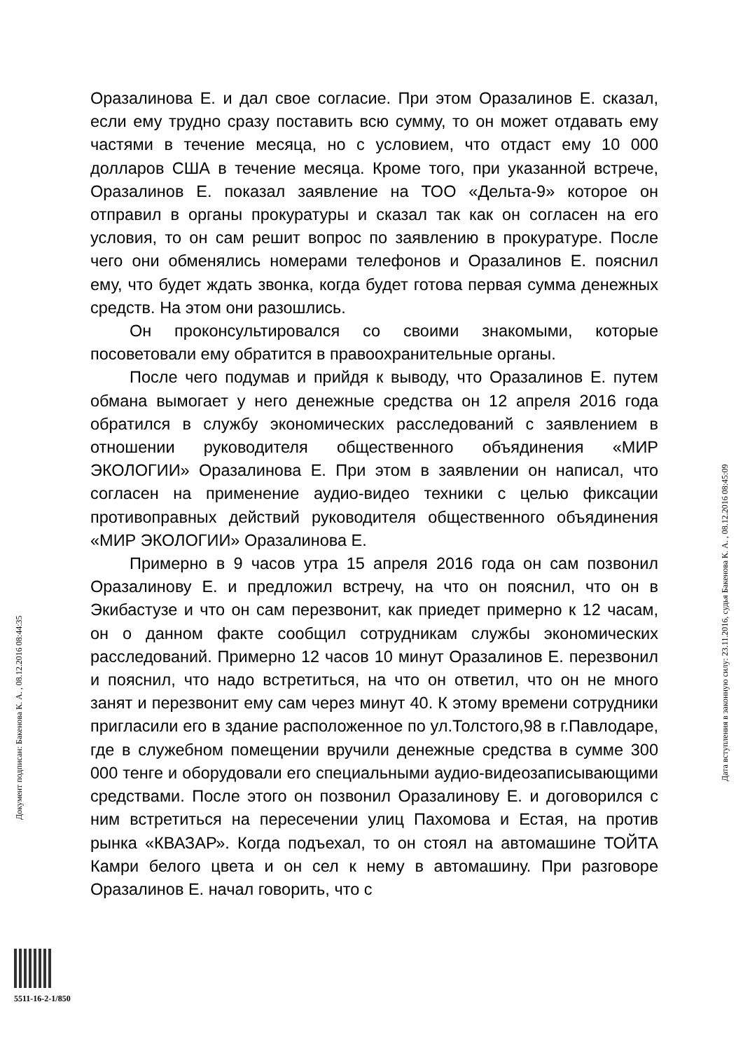Оразалинова Е. и дал свое согласие. При этом Оразалинов Е. сказал, если ему трудно сразу поставить всю сумму, то он может отдавать ему частями в течение месяца, но с условием, что отдаст ему 10 000 долларов США в течение месяца. Кроме того, при указанной встрече, Оразалинов Е. показал заявление на ТОО «Дельта-9» которое он отправил в органы прокуратуры и сказал так как он согласен на его условия, то он сам решит вопрос по заявлению в прокуратуре. После чего они обменялись номерами телефонов и Оразалинов Е. пояснил ему, что будет ждать звонка, когда будет готова первая сумма денежных средств. На этом они разошлись.
Он проконсультировался со своими знакомыми, которые посоветовали ему обратится в правоохранительные органы.
После чего подумав и прийдя к выводу, что Оразалинов Е. путем обмана вымогает у него денежные средства он 12 апреля 2016 года обратился в службу экономических расследований с заявлением в отношении руководителя общественного объядинения «МИР ЭКОЛОГИИ» Оразалинова Е. При этом в заявлении он написал, что согласен на применение аудио-видео техники с целью фиксации противоправных действий руководителя общественного объядинения «МИР ЭКОЛОГИИ» Оразалинова Е.
Примерно в 9 часов утра 15 апреля 2016 года он сам позвонил Оразалинову Е. и предложил встречу, на что он пояснил, что он в Экибастузе и что он сам перезвонит, как приедет примерно к 12 часам, он о данном факте сообщил сотрудникам службы экономических расследований. Примерно 12 часов 10 минут Оразалинов Е. перезвонил и пояснил, что надо встретиться, на что он ответил, что он не много занят и перезвонит ему сам через минут 40. К этому времени сотрудники пригласили его в здание расположенное по ул.Толстого,98 в г.Павлодаре, где в служебном помещении вручили денежные средства в сумме 300 000 тенге и оборудовали его специальными аудио-видеозаписывающими средствами. После этого он позвонил Оразалинову Е. и договорился с ним встретиться на пересечении улиц Пахомова и Естая, на против рынка «КВАЗАР». Когда подъехал, то он стоял на автомашине ТОЙТА Камри белого цвета и он сел к нему в автомашину. При разговоре Оразалинов Е. начал говорить, что с
Документ подписан: Бакенова К. А. , 08.12.2016 08:44:35
Дата вступления в законную силу: 23.11.2016, судья Бакенова К. А. , 08.12.2016 08:45:09
5511-16-2-1/850